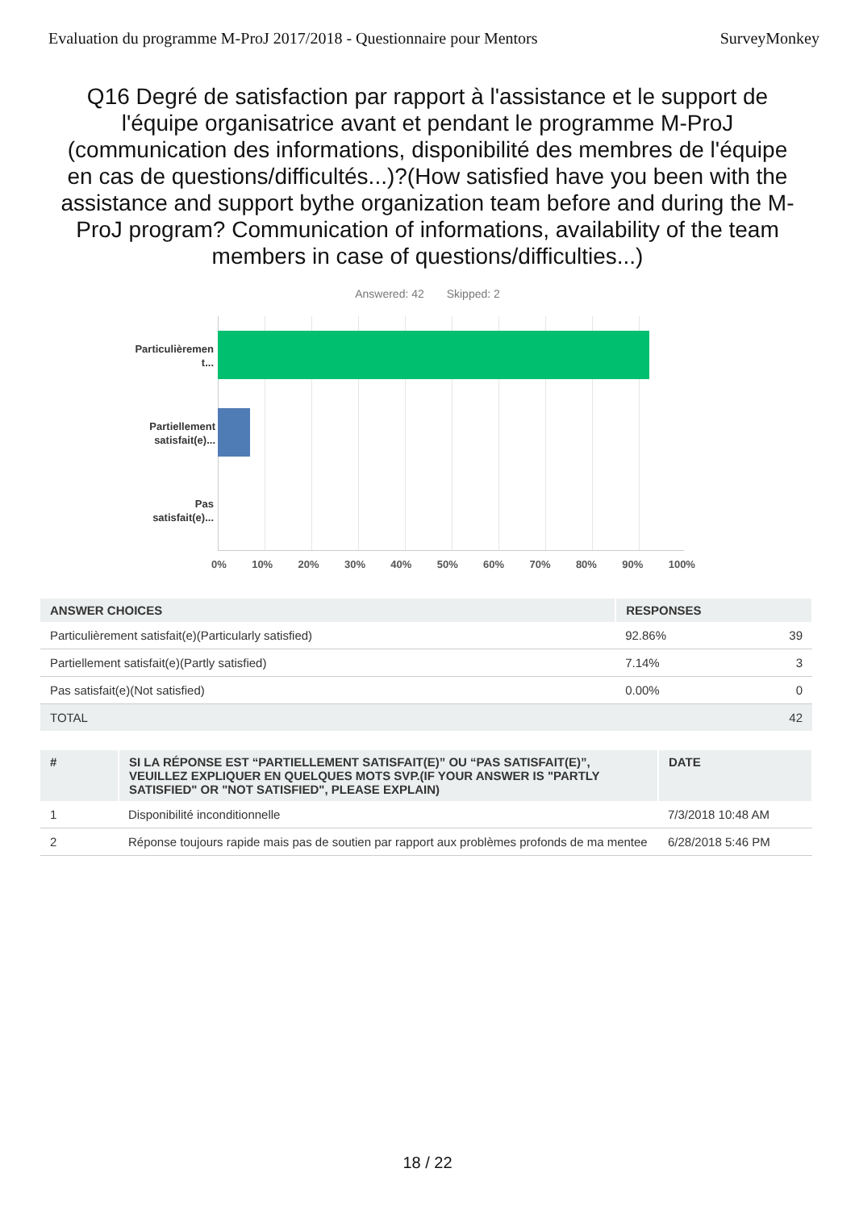Evaluation du programme M-ProJ 2017/2018 - Questionnaire pour Mentors SurveyMonkey
Q16 Degré de satisfaction par rapport à l'assistance et le support de l'équipe organisatrice avant et pendant le programme M-ProJ (communication des informations, disponibilité des membres de l'équipe en cas de questions/difficultés...)?(How satisfied have you been with the assistance and support bythe organization team before and during the M-ProJ program? Communication of informations, availability of the team members in case of questions/difficulties...)
Answered: 42 Skipped: 2
Particulièremen
t...
Partiellement
satisfait(e)...
Pas
satisfait(e)...
0% 10% 20% 30% 40% 50% 60% 70% 80% 90% 100%
| ANSWER CHOICES | RESPONSES | |
| --- | --- | --- |
| Particulièrement satisfait(e)(Particularly satisfied) | 92.86% | 39 |
| Partiellement satisfait(e)(Partly satisfied) | 7.14% | 3 |
| Pas satisfait(e)(Not satisfied) | 0.00% | 0 |
| TOTAL | | 42 |
| # | SI LA RÉPONSE EST “PARTIELLEMENT SATISFAIT(E)” OU “PAS SATISFAIT(E)”, VEUILLEZ EXPLIQUER EN QUELQUES MOTS SVP.(IF YOUR ANSWER IS "PARTLY SATISFIED" OR "NOT SATISFIED", PLEASE EXPLAIN) | DATE |
| --- | --- | --- |
| 1 | Disponibilité inconditionnelle | 7/3/2018 10:48 AM |
| 2 | Réponse toujours rapide mais pas de soutien par rapport aux problèmes profonds de ma mentee | 6/28/2018 5:46 PM |
18 / 22